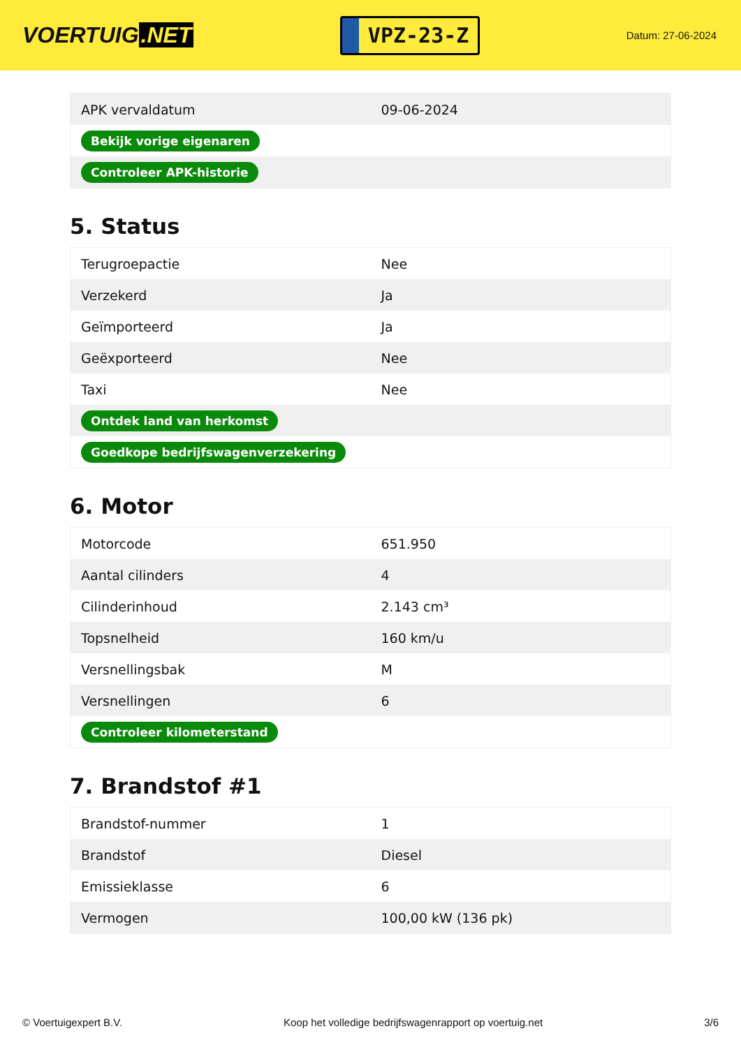VOERTUIG.NET
VPZ-23-Z
Datum: 27-06-2024
| APK vervaldatum | 09-06-2024 |
| Bekijk vorige eigenaren | |
| Controleer APK-historie | |
5. Status
| Terugroepactie | Nee |
| Verzekerd | Ja |
| Geïmporteerd | Ja |
| Geëxporteerd | Nee |
| Taxi | Nee |
| Ontdek land van herkomst | |
| Goedkope bedrijfswagenverzekering | |
6. Motor
| Motorcode | 651.950 |
| Aantal cilinders | 4 |
| Cilinderinhoud | 2.143 cm³ |
| Topsnelheid | 160 km/u |
| Versnellingsbak | M |
| Versnellingen | 6 |
| Controleer kilometerstand | |
7. Brandstof #1
| Brandstof-nummer | 1 |
| Brandstof | Diesel |
| Emissieklasse | 6 |
| Vermogen | 100,00 kW (136 pk) |
© Voertuigexpert B.V. Koop het volledige bedrijfswagenrapport op voertuig.net 3/6